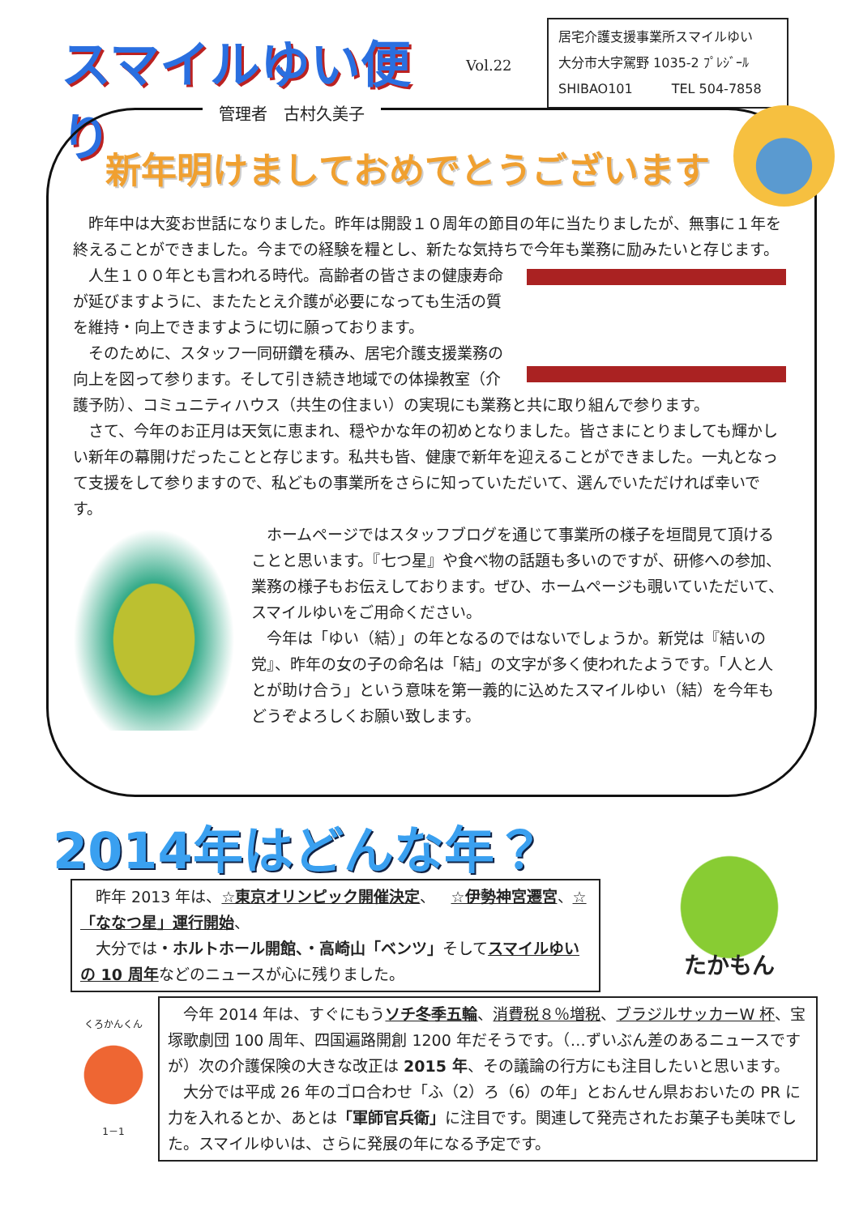スマイルゆい便り
Vol.22
居宅介護支援事業所スマイルゆい
大分市大字駕野 1035-2 ﾌﾟﾚｼﾞｰﾙ
SHIBAO101　　　TEL 504-7858
管理者　古村久美子
新年明けましておめでとうございます
昨年中は大変お世話になりました。昨年は開設１０周年の節目の年に当たりましたが、無事に１年を終えることができました。今までの経験を糧とし、新たな気持ちで今年も業務に励みたいと存じます。
人生１００年とも言われる時代。高齢者の皆さまの健康寿命が延びますように、またたとえ介護が必要になっても生活の質を維持・向上できますように切に願っております。
そのために、スタッフ一同研鑽を積み、居宅介護支援業務の向上を図って参ります。そして引き続き地域での体操教室（介護予防）、コミュニティハウス（共生の住まい）の実現にも業務と共に取り組んで参ります。
さて、今年のお正月は天気に恵まれ、穏やかな年の初めとなりました。皆さまにとりましても輝かしい新年の幕開けだったことと存じます。私共も皆、健康で新年を迎えることができました。一丸となって支援をして参りますので、私どもの事業所をさらに知っていただいて、選んでいただければ幸いです。
ホームページではスタッフブログを通じて事業所の様子を垣間見て頂けることと思います。『七つ星』や食べ物の話題も多いのですが、研修への参加、業務の様子もお伝えしております。ぜひ、ホームページも覗いていただいて、スマイルゆいをご用命ください。
今年は「ゆい（結）」の年となるのではないでしょうか。新党は『結いの党』、昨年の女の子の命名は「結」の文字が多く使われたようです。「人と人とが助け合う」という意味を第一義的に込めたスマイルゆい（結）を今年もどうぞよろしくお願い致します。
2014年はどんな年？
昨年 2013 年は、☆東京オリンピック開催決定、　☆伊勢神宮遷宮、☆「ななつ星」運行開始、
大分では・ホルトホール開館、・高崎山「ベンツ」そしてスマイルゆいの 10 周年などのニュースが心に残りました。
たかもん
くろかんくん
1－1
今年 2014 年は、すぐにもうソチ冬季五輪、消費税８％増税、ブラジルサッカーW 杯、宝塚歌劇団 100 周年、四国遍路開創 1200 年だそうです。（…ずいぶん差のあるニュースですが）次の介護保険の大きな改正は 2015 年、その議論の行方にも注目したいと思います。
大分では平成 26 年のゴロ合わせ「ふ（2）ろ（6）の年」とおんせん県おおいたの PR に力を入れるとか、あとは「軍師官兵衛」に注目です。関連して発売されたお菓子も美味でした。スマイルゆいは、さらに発展の年になる予定です。